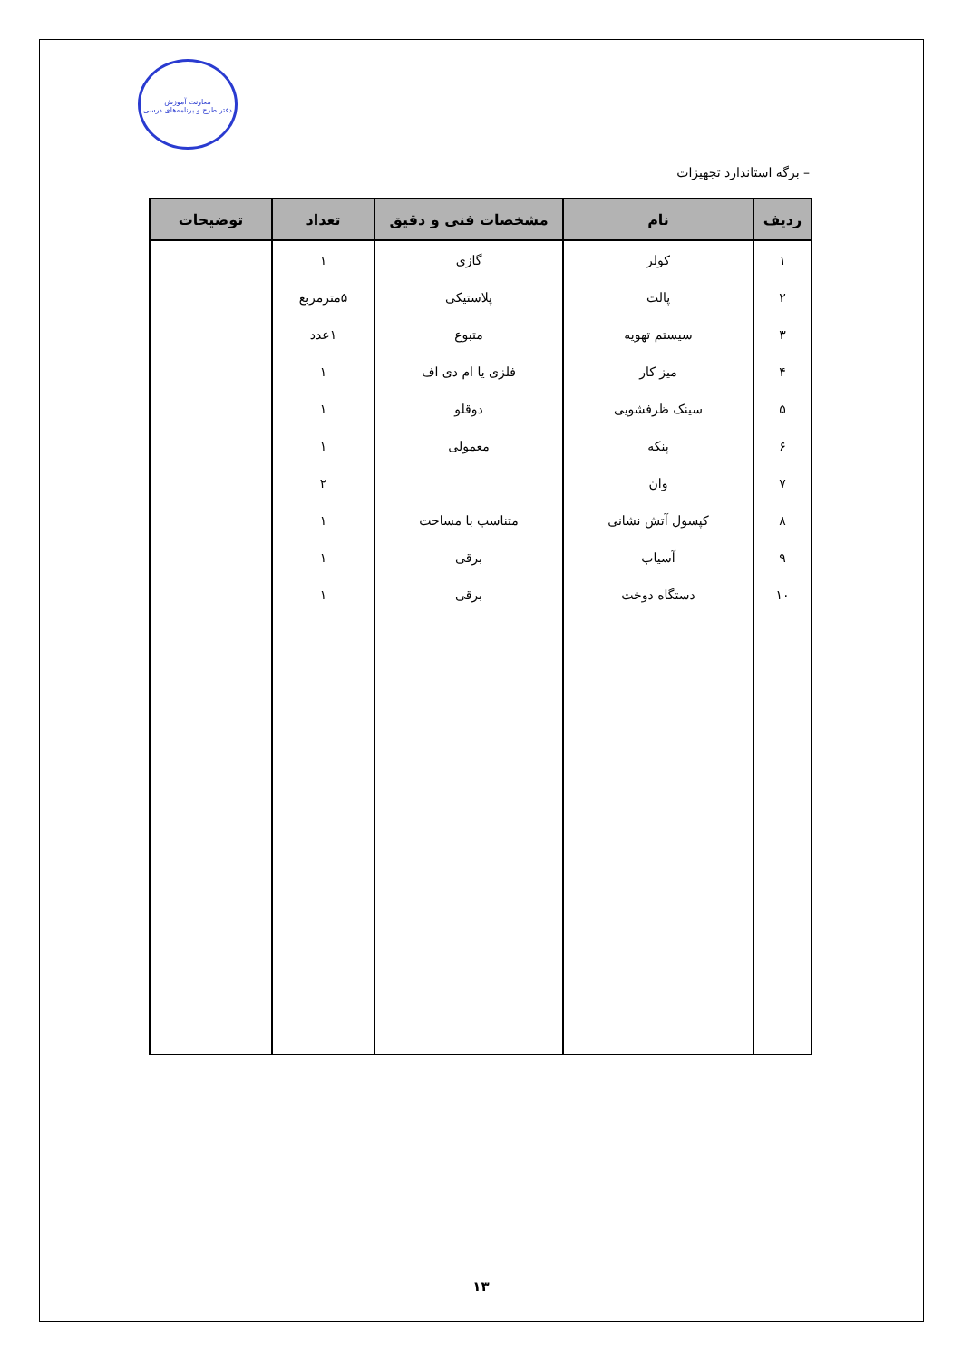معاونت آموزش
دفتر طرح و برنامه‌های درسی
– برگه استاندارد تجهیزات
| ردیف | نام | مشخصات فنی و دقیق | تعداد | توضیحات |
| --- | --- | --- | --- | --- |
| ۱ | کولر | گازی | ۱ | |
| ۲ | پالت | پلاستیکی | ۵مترمربع | |
| ۳ | سیستم تهویه | متبوع | ۱عدد | |
| ۴ | میز کار | فلزی یا ام دی اف | ۱ | |
| ۵ | سینک ظرفشویی | دوقلو | ۱ | |
| ۶ | پنکه | معمولی | ۱ | |
| ۷ | وان | | ۲ | |
| ۸ | کپسول آتش نشانی | متناسب با مساحت | ۱ | |
| ۹ | آسیاب | برقی | ۱ | |
| ۱۰ | دستگاه دوخت | برقی | ۱ | |
۱۳